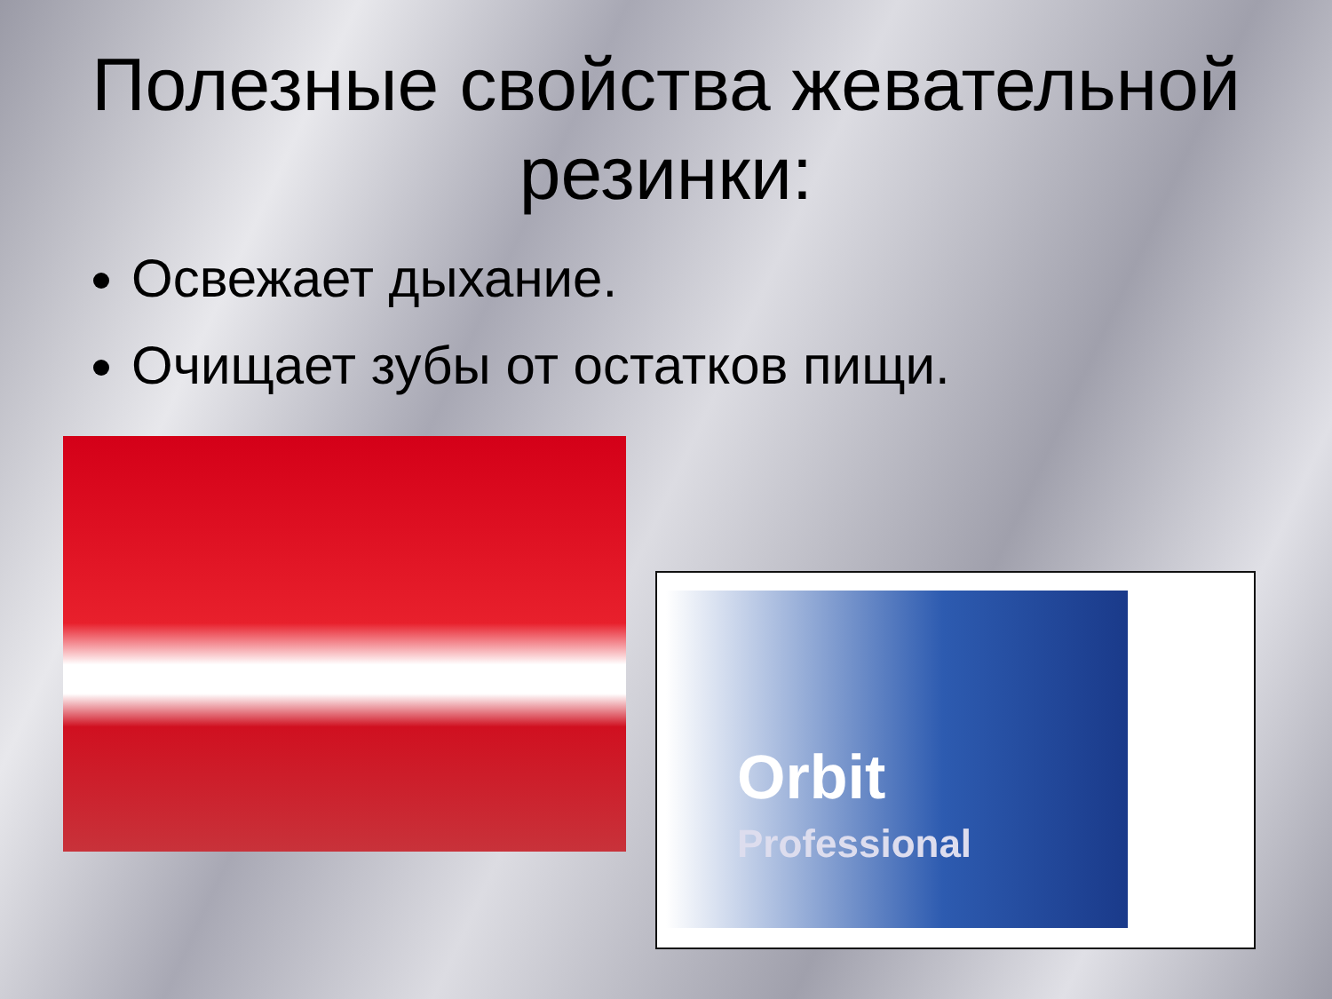Полезные свойства жевательной резинки:
Освежает дыхание.
Очищает зубы от остатков пищи.
Orbit
Professional